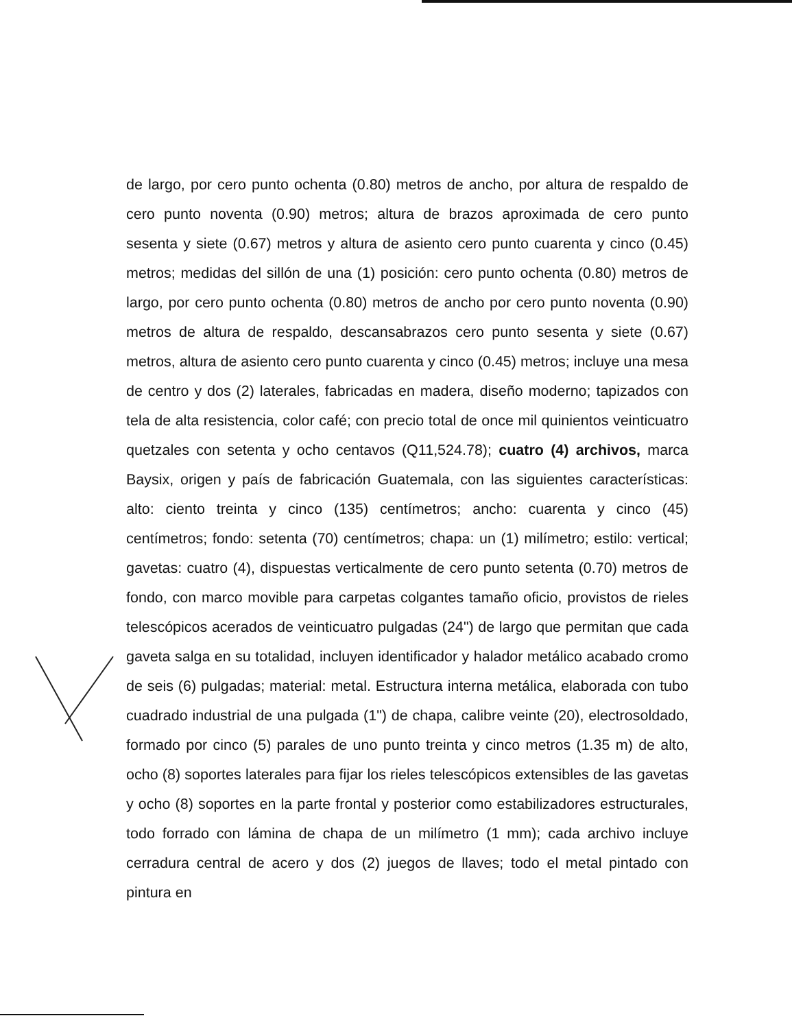de largo, por cero punto ochenta (0.80) metros de ancho, por altura de respaldo de cero punto noventa (0.90) metros; altura de brazos aproximada de cero punto sesenta y siete (0.67) metros y altura de asiento cero punto cuarenta y cinco (0.45) metros; medidas del sillón de una (1) posición: cero punto ochenta (0.80) metros de largo, por cero punto ochenta (0.80) metros de ancho por cero punto noventa (0.90) metros de altura de respaldo, descansabrazos cero punto sesenta y siete (0.67) metros, altura de asiento cero punto cuarenta y cinco (0.45) metros; incluye una mesa de centro y dos (2) laterales, fabricadas en madera, diseño moderno; tapizados con tela de alta resistencia, color café; con precio total de once mil quinientos veinticuatro quetzales con setenta y ocho centavos (Q11,524.78); cuatro (4) archivos, marca Baysix, origen y país de fabricación Guatemala, con las siguientes características: alto: ciento treinta y cinco (135) centímetros; ancho: cuarenta y cinco (45) centímetros; fondo: setenta (70) centímetros; chapa: un (1) milímetro; estilo: vertical; gavetas: cuatro (4), dispuestas verticalmente de cero punto setenta (0.70) metros de fondo, con marco movible para carpetas colgantes tamaño oficio, provistos de rieles telescópicos acerados de veinticuatro pulgadas (24") de largo que permitan que cada gaveta salga en su totalidad, incluyen identificador y halador metálico acabado cromo de seis (6) pulgadas; material: metal. Estructura interna metálica, elaborada con tubo cuadrado industrial de una pulgada (1") de chapa, calibre veinte (20), electrosoldado, formado por cinco (5) parales de uno punto treinta y cinco metros (1.35 m) de alto, ocho (8) soportes laterales para fijar los rieles telescópicos extensibles de las gavetas y ocho (8) soportes en la parte frontal y posterior como estabilizadores estructurales, todo forrado con lámina de chapa de un milímetro (1 mm); cada archivo incluye cerradura central de acero y dos (2) juegos de llaves; todo el metal pintado con pintura en